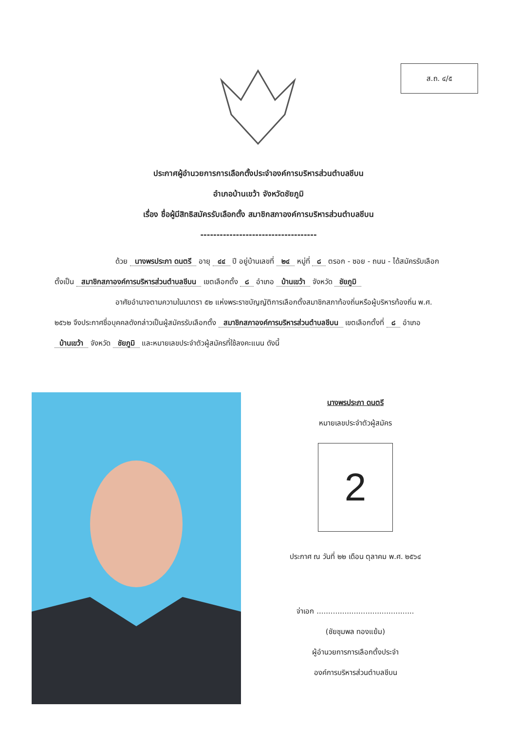ส.ถ. ๔/๕
ประกาศผู้อำนวยการการเลือกตั้งประจำองค์การบริหารส่วนตำบลชีบน
อำเภอบ้านเขว้า จังหวัดชัยภูมิ
เรื่อง ชื่อผู้มีสิทธิสมัครรับเลือกตั้ง สมาชิกสภาองค์การบริหารส่วนตำบลชีบน
------------------------------------
ด้วย นางพรประภา ดนตรี อายุ ๔๔ ปี อยู่บ้านเลขที่ ๒๔ หมู่ที่ ๘ ตรอก - ซอย - ถนน - ได้สมัครรับเลือกตั้งเป็น สมาชิกสภาองค์การบริหารส่วนตำบลชีบน เขตเลือกตั้ง ๘ อำเภอ บ้านเขว้า จังหวัด ชัยภูมิ
อาศัยอำนาจตามความในมาตรา ๕๒ แห่งพระราชบัญญัติการเลือกตั้งสมาชิกสภาท้องถิ่นหรือผู้บริหารท้องถิ่น พ.ศ. ๒๕๖๒ จึงประกาศชื่อบุคคลดังกล่าวเป็นผู้สมัครรับเลือกตั้ง สมาชิกสภาองค์การบริหารส่วนตำบลชีบน เขตเลือกตั้งที่ ๘ อำเภอ บ้านเขว้า จังหวัด ชัยภูมิ และหมายเลขประจำตัวผู้สมัครที่ใช้ลงคะแนน ดังนี้
นางพรประภา ดนตรี
หมายเลขประจำตัวผู้สมัคร
2
ประกาศ ณ วันที่ ๒๒ เดือน ตุลาคม พ.ศ. ๒๕๖๔
จ่าเอก ..........................................
(ชัยชุมพล ทองแย้ม)
ผู้อำนวยการการเลือกตั้งประจำ
องค์การบริหารส่วนตำบลชีบน